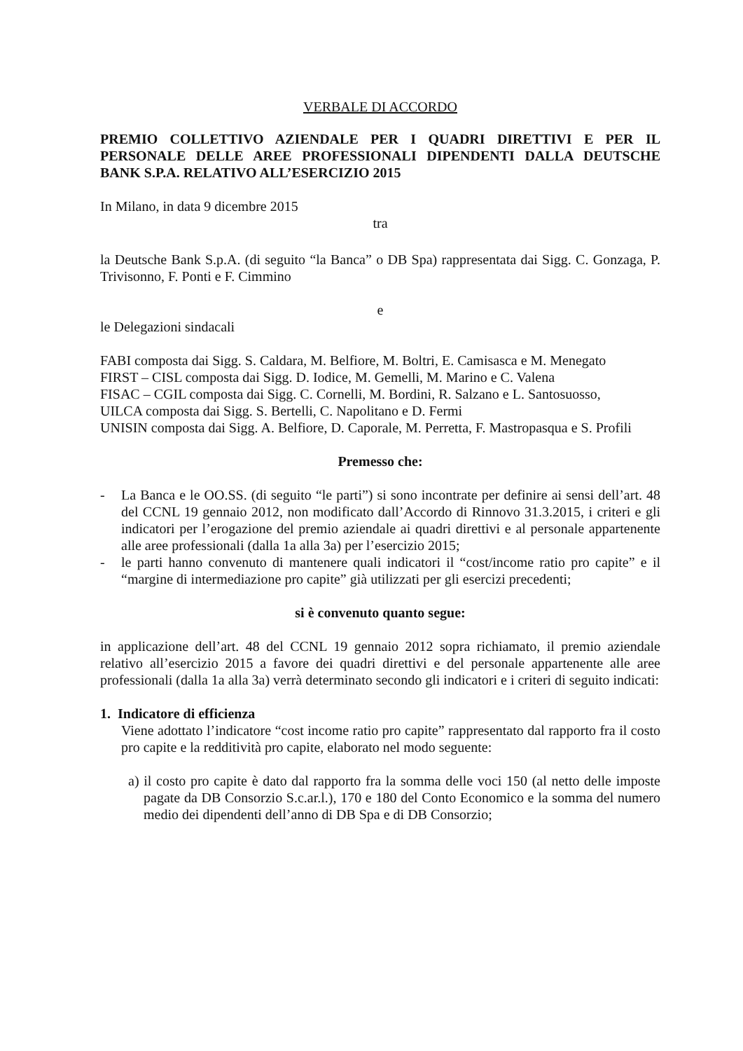VERBALE DI ACCORDO
PREMIO COLLETTIVO AZIENDALE PER I QUADRI DIRETTIVI E PER IL PERSONALE DELLE AREE PROFESSIONALI DIPENDENTI DALLA DEUTSCHE BANK S.P.A. RELATIVO ALL’ESERCIZIO 2015
In Milano, in data 9 dicembre 2015
tra
la Deutsche Bank S.p.A. (di seguito “la Banca” o DB Spa) rappresentata dai Sigg. C. Gonzaga, P. Trivisonno, F. Ponti e F. Cimmino
e
le Delegazioni sindacali
FABI composta dai Sigg. S. Caldara, M. Belfiore, M. Boltri, E. Camisasca e M. Menegato
FIRST – CISL composta dai Sigg. D. Iodice, M. Gemelli, M. Marino e C. Valena
FISAC – CGIL composta dai Sigg. C. Cornelli, M. Bordini, R. Salzano e L. Santosuosso,
UILCA composta dai Sigg. S. Bertelli, C. Napolitano e D. Fermi
UNISIN composta dai Sigg. A. Belfiore, D. Caporale, M. Perretta, F. Mastropasqua e S. Profili
Premesso che:
- La Banca e le OO.SS. (di seguito “le parti”) si sono incontrate per definire ai sensi dell’art. 48 del CCNL 19 gennaio 2012, non modificato dall’Accordo di Rinnovo 31.3.2015, i criteri e gli indicatori per l’erogazione del premio aziendale ai quadri direttivi e al personale appartenente alle aree professionali (dalla 1a alla 3a) per l’esercizio 2015;
- le parti hanno convenuto di mantenere quali indicatori il “cost/income ratio pro capite” e il “margine di intermediazione pro capite” già utilizzati per gli esercizi precedenti;
si è convenuto quanto segue:
in applicazione dell’art. 48 del CCNL 19 gennaio 2012 sopra richiamato, il premio aziendale relativo all’esercizio 2015 a favore dei quadri direttivi e del personale appartenente alle aree professionali (dalla 1a alla 3a) verrà determinato secondo gli indicatori e i criteri di seguito indicati:
1. Indicatore di efficienza
Viene adottato l’indicatore “cost income ratio pro capite” rappresentato dal rapporto fra il costo pro capite e la redditività pro capite, elaborato nel modo seguente:
a) il costo pro capite è dato dal rapporto fra la somma delle voci 150 (al netto delle imposte pagate da DB Consorzio S.c.ar.l.), 170 e 180 del Conto Economico e la somma del numero medio dei dipendenti dell’anno di DB Spa e di DB Consorzio;